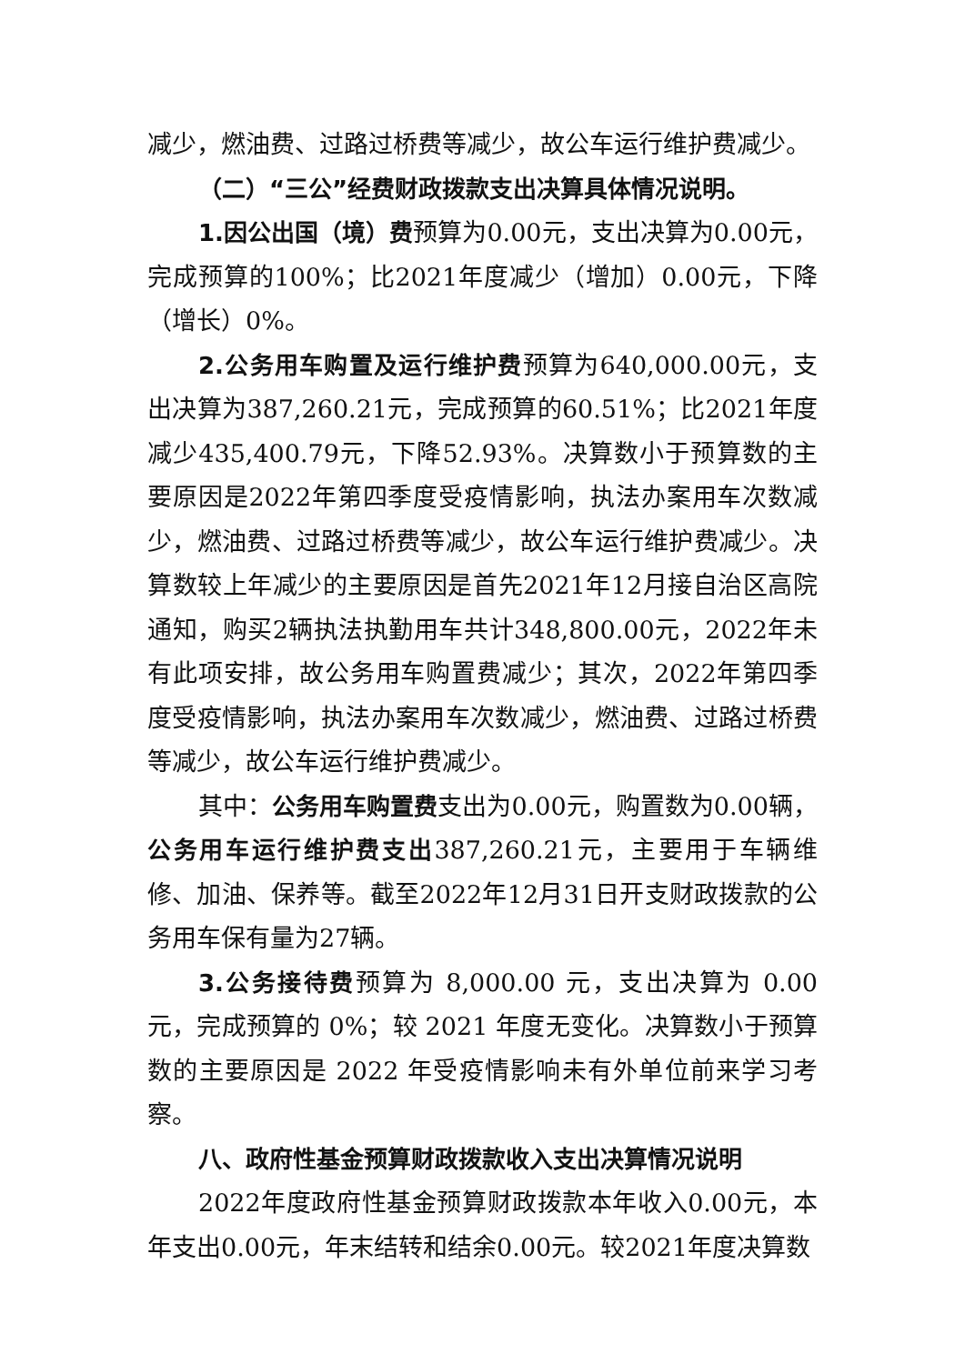减少，燃油费、过路过桥费等减少，故公车运行维护费减少。
（二）“三公”经费财政拨款支出决算具体情况说明。
1.因公出国（境）费预算为0.00元，支出决算为0.00元，完成预算的100%；比2021年度减少（增加）0.00元，下降（增长）0%。
2.公务用车购置及运行维护费预算为640,000.00元，支出决算为387,260.21元，完成预算的60.51%；比2021年度减少435,400.79元，下降52.93%。决算数小于预算数的主要原因是2022年第四季度受疫情影响，执法办案用车次数减少，燃油费、过路过桥费等减少，故公车运行维护费减少。决算数较上年减少的主要原因是首先2021年12月接自治区高院通知，购买2辆执法执勤用车共计348,800.00元，2022年未有此项安排，故公务用车购置费减少；其次，2022年第四季度受疫情影响，执法办案用车次数减少，燃油费、过路过桥费等减少，故公车运行维护费减少。
其中：公务用车购置费支出为0.00元，购置数为0.00辆，公务用车运行维护费支出387,260.21元，主要用于车辆维修、加油、保养等。截至2022年12月31日开支财政拨款的公务用车保有量为27辆。
3.公务接待费预算为 8,000.00 元，支出决算为 0.00 元，完成预算的 0%；较 2021 年度无变化。决算数小于预算数的主要原因是 2022 年受疫情影响未有外单位前来学习考察。
八、政府性基金预算财政拨款收入支出决算情况说明
2022年度政府性基金预算财政拨款本年收入0.00元，本年支出0.00元，年末结转和结余0.00元。较2021年度决算数